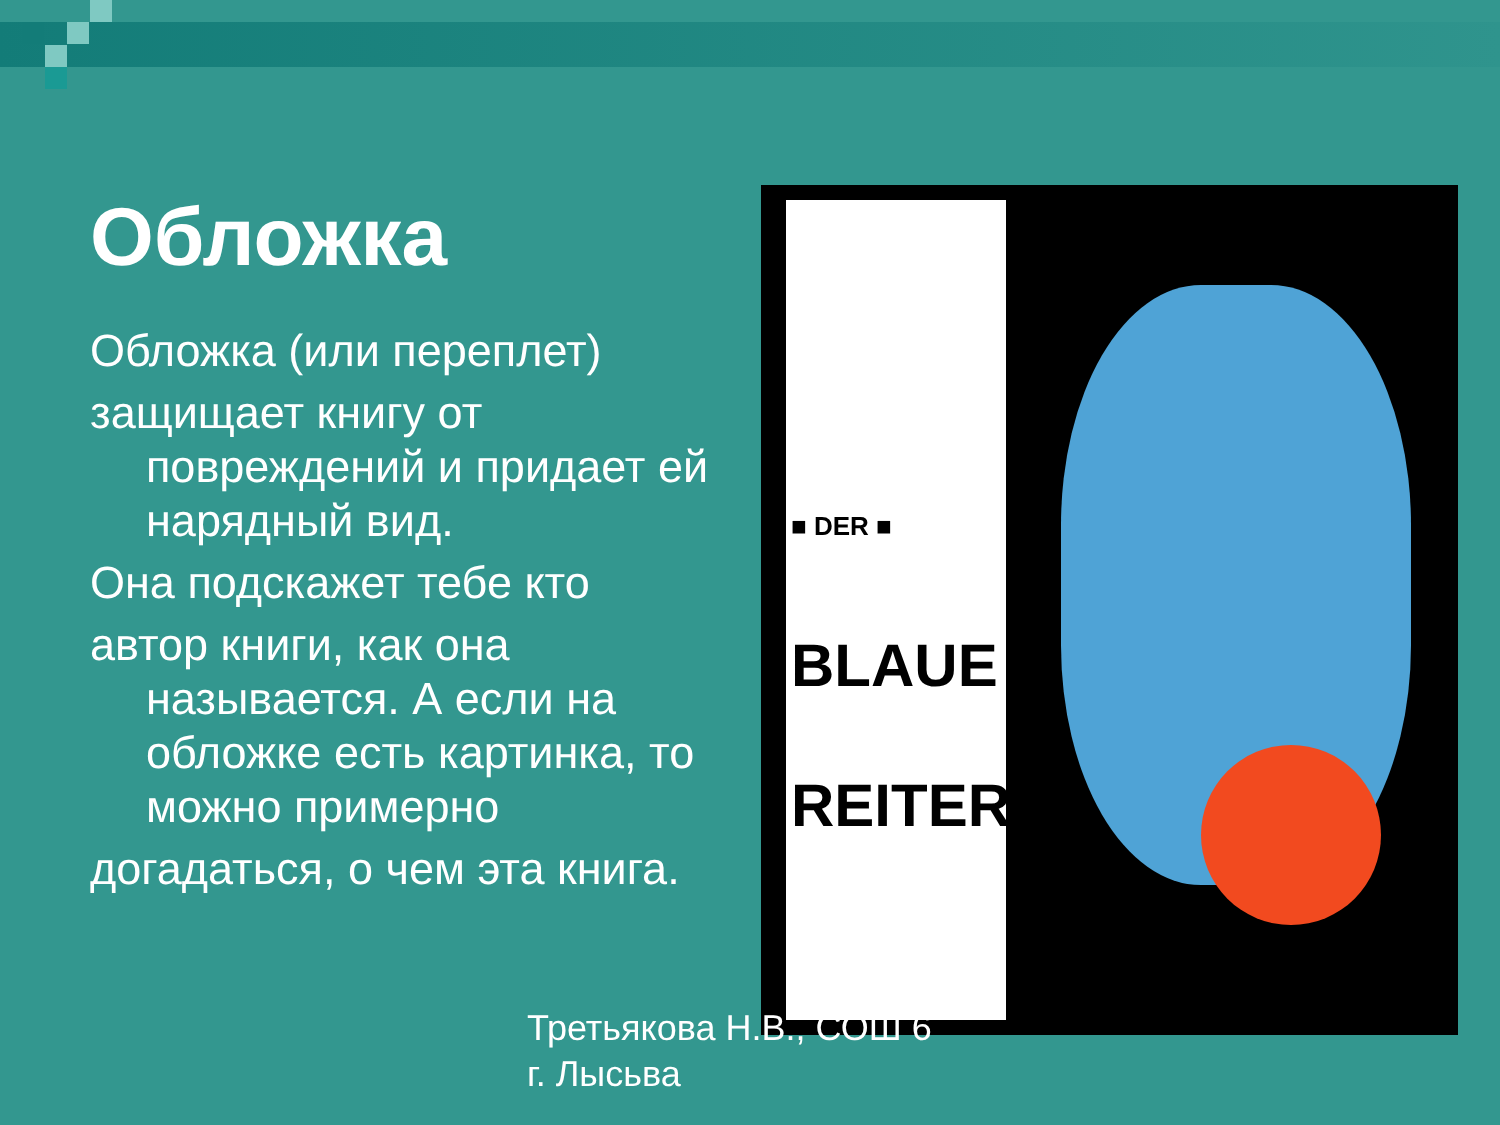Обложка
Обложка (или переплет)
защищает книгу от повреждений и придает ей нарядный вид.
Она подскажет тебе кто
автор книги, как она называется. А если на обложке есть картинка, то можно примерно
догадаться, о чем эта книга.
■ DER ■
BLAUE
REITER
Третьякова Н.В., СОШ 6
г. Лысьва